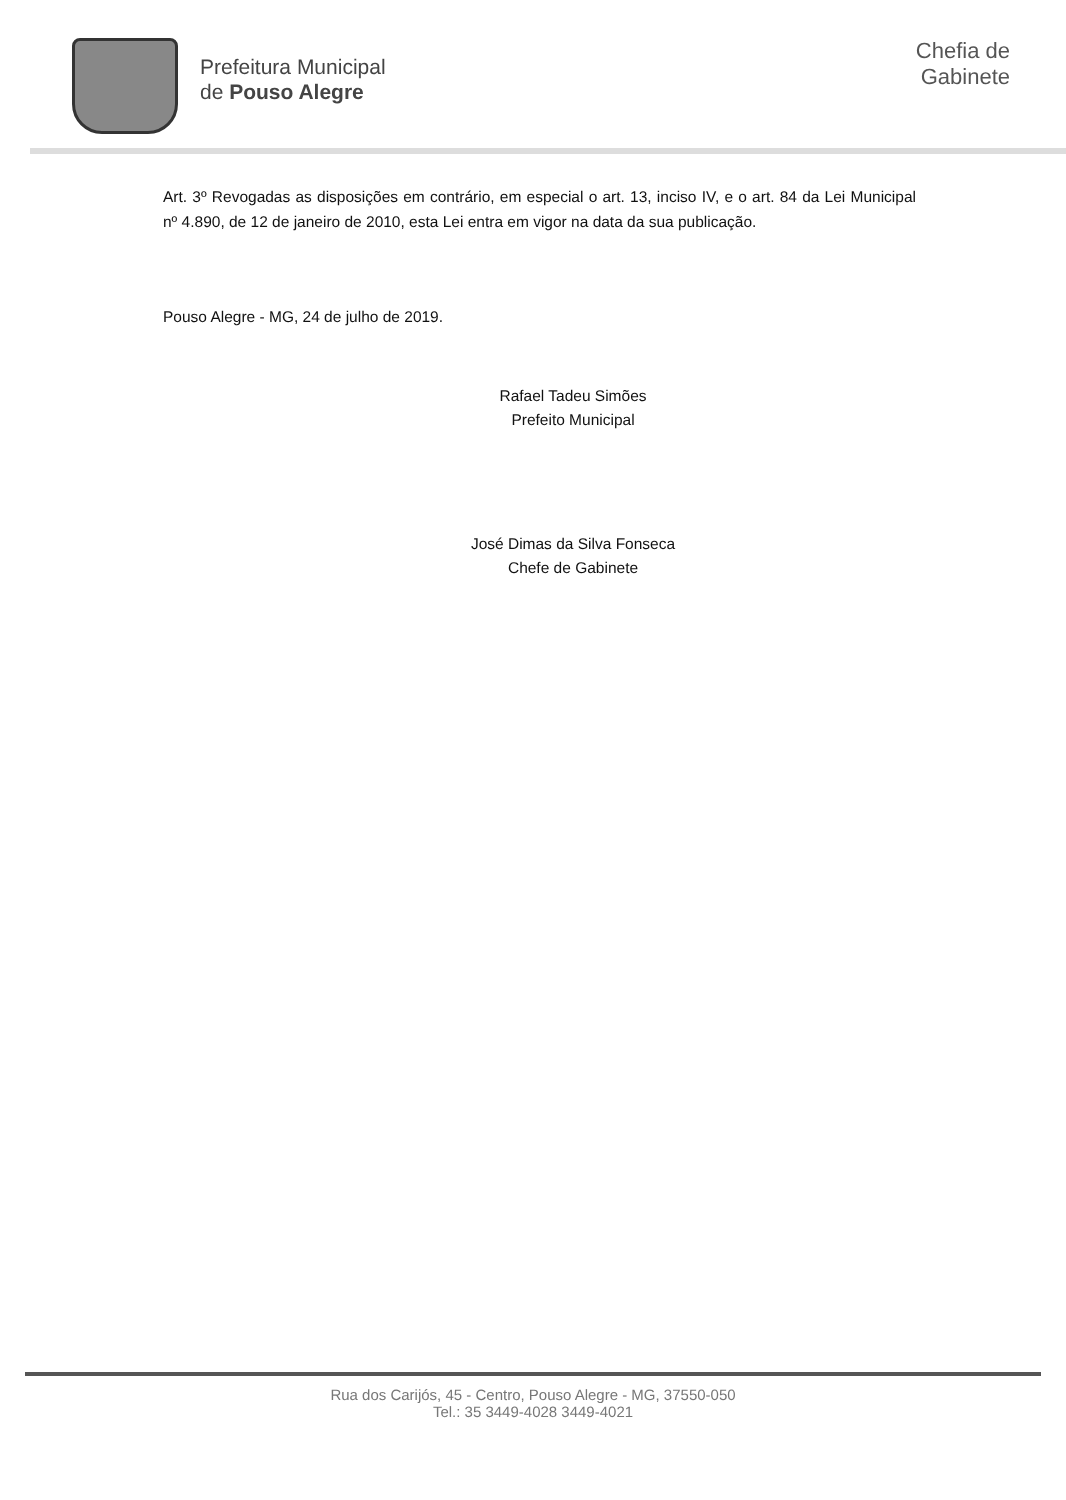Prefeitura Municipal
de Pouso Alegre
Chefia de
Gabinete
Art. 3º Revogadas as disposições em contrário, em especial o art. 13, inciso IV, e o art. 84 da Lei Municipal nº 4.890, de 12 de janeiro de 2010, esta Lei entra em vigor na data da sua publicação.
Pouso Alegre - MG, 24 de julho de 2019.
Rafael Tadeu Simões
Prefeito Municipal
José Dimas da Silva Fonseca
Chefe de Gabinete
Rua dos Carijós, 45 - Centro, Pouso Alegre - MG, 37550-050
Tel.: 35 3449-4028 3449-4021